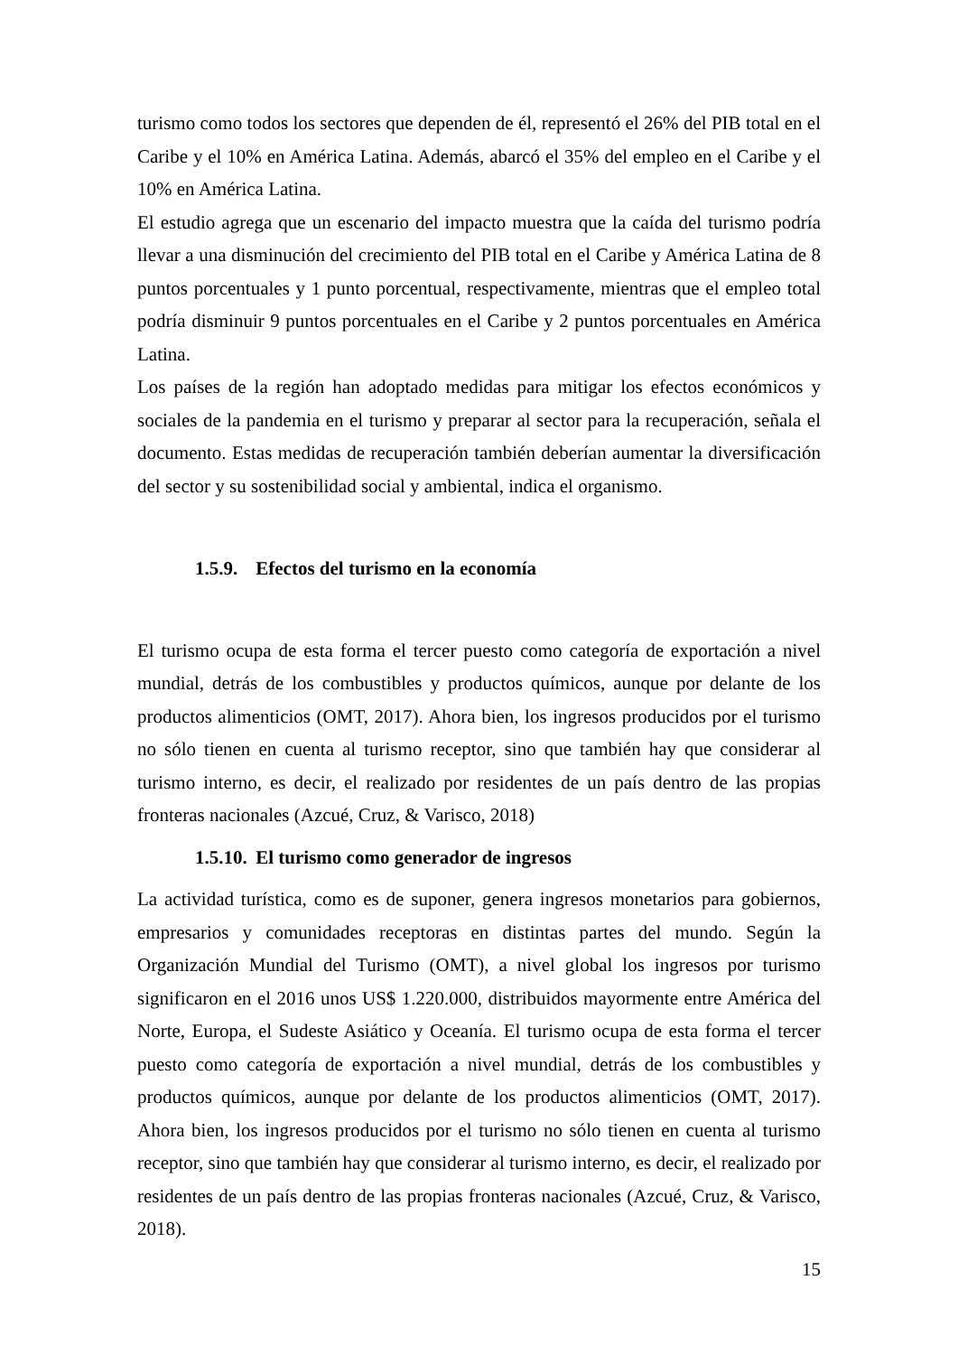turismo como todos los sectores que dependen de él, representó el 26% del PIB total en el Caribe y el 10% en América Latina. Además, abarcó el 35% del empleo en el Caribe y el 10% en América Latina.
El estudio agrega que un escenario del impacto muestra que la caída del turismo podría llevar a una disminución del crecimiento del PIB total en el Caribe y América Latina de 8 puntos porcentuales y 1 punto porcentual, respectivamente, mientras que el empleo total podría disminuir 9 puntos porcentuales en el Caribe y 2 puntos porcentuales en América Latina.
Los países de la región han adoptado medidas para mitigar los efectos económicos y sociales de la pandemia en el turismo y preparar al sector para la recuperación, señala el documento. Estas medidas de recuperación también deberían aumentar la diversificación del sector y su sostenibilidad social y ambiental, indica el organismo.
1.5.9. Efectos del turismo en la economía
El turismo ocupa de esta forma el tercer puesto como categoría de exportación a nivel mundial, detrás de los combustibles y productos químicos, aunque por delante de los productos alimenticios (OMT, 2017). Ahora bien, los ingresos producidos por el turismo no sólo tienen en cuenta al turismo receptor, sino que también hay que considerar al turismo interno, es decir, el realizado por residentes de un país dentro de las propias fronteras nacionales (Azcué, Cruz, & Varisco, 2018)
1.5.10. El turismo como generador de ingresos
La actividad turística, como es de suponer, genera ingresos monetarios para gobiernos, empresarios y comunidades receptoras en distintas partes del mundo. Según la Organización Mundial del Turismo (OMT), a nivel global los ingresos por turismo significaron en el 2016 unos US$ 1.220.000, distribuidos mayormente entre América del Norte, Europa, el Sudeste Asiático y Oceanía. El turismo ocupa de esta forma el tercer puesto como categoría de exportación a nivel mundial, detrás de los combustibles y productos químicos, aunque por delante de los productos alimenticios (OMT, 2017). Ahora bien, los ingresos producidos por el turismo no sólo tienen en cuenta al turismo receptor, sino que también hay que considerar al turismo interno, es decir, el realizado por residentes de un país dentro de las propias fronteras nacionales (Azcué, Cruz, & Varisco, 2018).
15